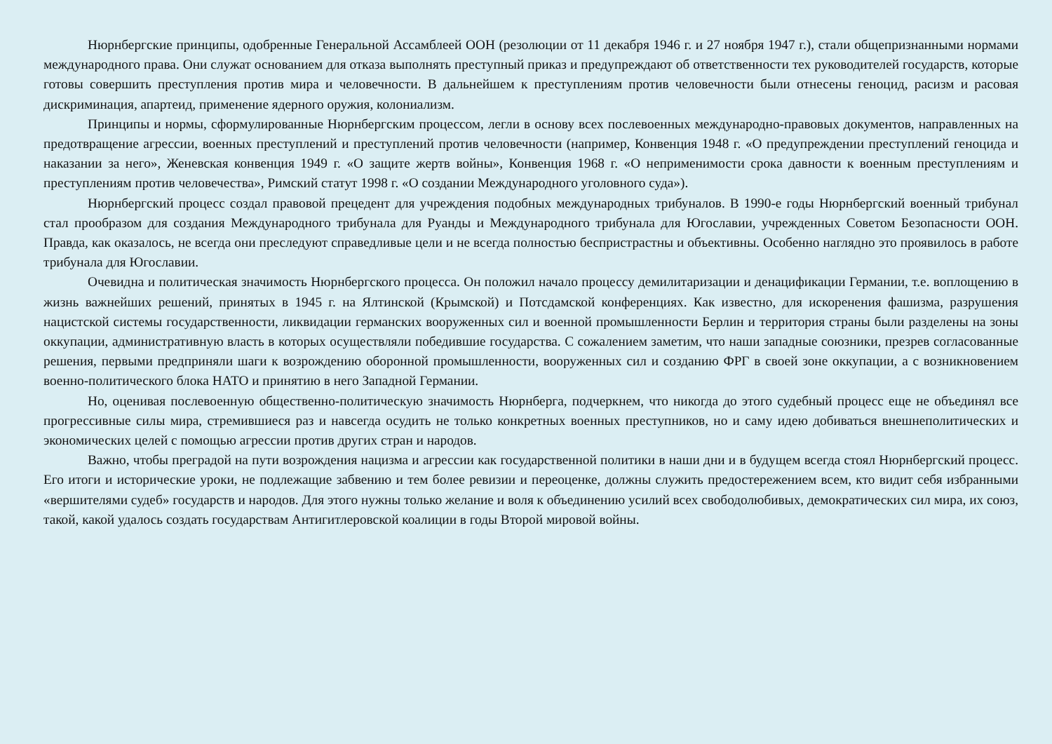Нюрнбергские принципы, одобренные Генеральной Ассамблеей ООН (резолюции от 11 декабря 1946 г. и 27 ноября 1947 г.), стали общепризнанными нормами международного права. Они служат основанием для отказа выполнять преступный приказ и предупреждают об ответственности тех руководителей государств, которые готовы совершить преступления против мира и человечности. В дальнейшем к преступлениям против человечности были отнесены геноцид, расизм и расовая дискриминация, апартеид, применение ядерного оружия, колониализм.
Принципы и нормы, сформулированные Нюрнбергским процессом, легли в основу всех послевоенных международно-правовых документов, направленных на предотвращение агрессии, военных преступлений и преступлений против человечности (например, Конвенция 1948 г. «О предупреждении преступлений геноцида и наказании за него», Женевская конвенция 1949 г. «О защите жертв войны», Конвенция 1968 г. «О неприменимости срока давности к военным преступлениям и преступлениям против человечества», Римский статут 1998 г. «О создании Международного уголовного суда»).
Нюрнбергский процесс создал правовой прецедент для учреждения подобных международных трибуналов. В 1990-е годы Нюрнбергский военный трибунал стал прообразом для создания Международного трибунала для Руанды и Международного трибунала для Югославии, учрежденных Советом Безопасности ООН. Правда, как оказалось, не всегда они преследуют справедливые цели и не всегда полностью беспристрастны и объективны. Особенно наглядно это проявилось в работе трибунала для Югославии.
Очевидна и политическая значимость Нюрнбергского процесса. Он положил начало процессу демилитаризации и денацификации Германии, т.е. воплощению в жизнь важнейших решений, принятых в 1945 г. на Ялтинской (Крымской) и Потсдамской конференциях. Как известно, для искоренения фашизма, разрушения нацистской системы государственности, ликвидации германских вооруженных сил и военной промышленности Берлин и территория страны были разделены на зоны оккупации, административную власть в которых осуществляли победившие государства. С сожалением заметим, что наши западные союзники, презрев согласованные решения, первыми предприняли шаги к возрождению оборонной промышленности, вооруженных сил и созданию ФРГ в своей зоне оккупации, а с возникновением военно-политического блока НАТО и принятию в него Западной Германии.
Но, оценивая послевоенную общественно-политическую значимость Нюрнберга, подчеркнем, что никогда до этого судебный процесс еще не объединял все прогрессивные силы мира, стремившиеся раз и навсегда осудить не только конкретных военных преступников, но и саму идею добиваться внешнеполитических и экономических целей с помощью агрессии против других стран и народов.
Важно, чтобы преградой на пути возрождения нацизма и агрессии как государственной политики в наши дни и в будущем всегда стоял Нюрнбергский процесс. Его итоги и исторические уроки, не подлежащие забвению и тем более ревизии и переоценке, должны служить предостережением всем, кто видит себя избранными «вершителями судеб» государств и народов. Для этого нужны только желание и воля к объединению усилий всех свободолюбивых, демократических сил мира, их союз, такой, какой удалось создать государствам Антигитлеровской коалиции в годы Второй мировой войны.